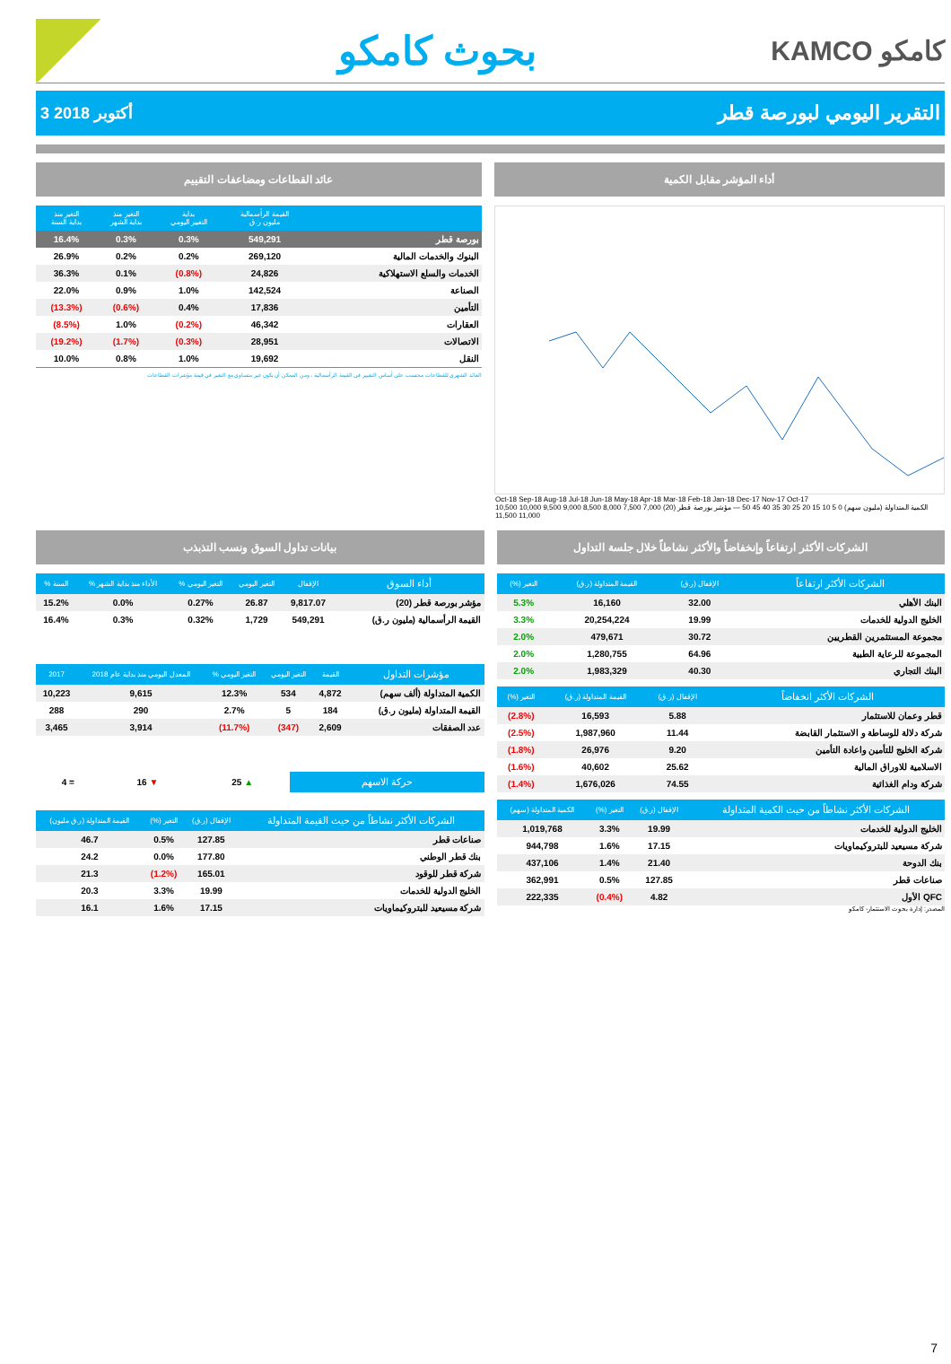بحوث كامكو
KAMCO كامكو
3 أكتوبر 2018 التقرير اليومي لبورصة قطر
أداء المؤشر مقابل الكمية
Oct-18 Sep-18 Aug-18 Jul-18 Jun-18 May-18 Apr-18 Mar-18 Feb-18 Jan-18 Dec-17 Nov-17 Oct-17
الكمية المتداولة (مليون سهم) 0 5 10 15 20 25 30 35 40 45 50 — مؤشر بورصة قطر (20) 7,000 7,500 8,000 8,500 9,000 9,500 10,000 10,500 11,000 11,500
عائد القطاعات ومضاعفات التقييم
| | القيمة الرأسمالية مليون ر.ق | بداية التغيير اليومي | التغير منذ بداية الشهر | التغير منذ بداية السنة |
| --- | --- | --- | --- | --- |
| بورصة قطر | 549,291 | 0.3% | 0.3% | 16.4% |
| البنوك والخدمات المالية | 269,120 | 0.2% | 0.2% | 26.9% |
| الخدمات والسلع الاستهلاكية | 24,826 | (0.8%) | 0.1% | 36.3% |
| الصناعة | 142,524 | 1.0% | 0.9% | 22.0% |
| التأمين | 17,836 | 0.4% | (0.6%) | (13.3%) |
| العقارات | 46,342 | (0.2%) | 1.0% | (8.5%) |
| الاتصالات | 28,951 | (0.3%) | (1.7%) | (19.2%) |
| النقل | 19,692 | 1.0% | 0.8% | 10.0% |
العائد الشهري للقطاعات محتسب على أساس التغيير في القيمة الرأسمالية ، ومن الممكن أن يكون غير متساوي مع التغير في قيمة مؤشرات القطاعات
الشركات الأكثر ارتفاعاً وإنخفاضاً والأكثر نشاطاً خلال جلسة التداول
| الشركات الأكثر ارتفاعاً | الإقفال (ر.ق) | القيمة المتداولة (ر.ق) | التغير (%) |
| --- | --- | --- | --- |
| البنك الأهلي | 32.00 | 16,160 | 5.3% |
| الخليج الدولية للخدمات | 19.99 | 20,254,224 | 3.3% |
| مجموعة المستثمرين القطريين | 30.72 | 479,671 | 2.0% |
| المجموعة للرعاية الطبية | 64.96 | 1,280,755 | 2.0% |
| البنك التجاري | 40.30 | 1,983,329 | 2.0% |
| الشركات الأكثر انخفاضاً | الإقفال (ر.ق) | القيمة المتداولة (ر.ق) | التغير (%) |
| --- | --- | --- | --- |
| قطر وعمان للاستثمار | 5.88 | 16,593 | (2.8%) |
| شركة دلالة للوساطة و الاستثمار القابضة | 11.44 | 1,987,960 | (2.5%) |
| شركة الخليج للتأمين واعادة التأمين | 9.20 | 26,976 | (1.8%) |
| الاسلامية للاوراق المالية | 25.62 | 40,602 | (1.6%) |
| شركة ودام الغذائية | 74.55 | 1,676,026 | (1.4%) |
| الشركات الأكثر نشاطاً من حيث الكمية المتداولة | الإقفال (ر.ق) | التغير (%) | الكمية المتداولة (سهم) |
| --- | --- | --- | --- |
| الخليج الدولية للخدمات | 19.99 | 3.3% | 1,019,768 |
| شركة مسيعيد للبتروكيماويات | 17.15 | 1.6% | 944,798 |
| بنك الدوحة | 21.40 | 1.4% | 437,106 |
| صناعات قطر | 127.85 | 0.5% | 362,991 |
| QFC الأول | 4.82 | (0.4%) | 222,335 |
المصدر: إدارة بحوث الاستثمار- كامكو
بيانات تداول السوق ونسب التذبذب
| أداء السوق | الإقفال | التغير اليومي | التغير اليومي % | الأداء منذ بداية الشهر % | السنة % |
| --- | --- | --- | --- | --- | --- |
| مؤشر بورصة قطر (20) | 9,817.07 | 26.87 | 0.27% | 0.0% | 15.2% |
| القيمة الرأسمالية (مليون ر.ق) | 549,291 | 1,729 | 0.32% | 0.3% | 16.4% |
| مؤشرات التداول | القيمة | التغير اليومي | التغير اليومي % | المعدل اليومي منذ بداية عام 2018 | 2017 |
| --- | --- | --- | --- | --- | --- |
| الكمية المتداولة (ألف سهم) | 4,872 | 534 | 12.3% | 9,615 | 10,223 |
| القيمة المتداولة (مليون ر.ق) | 184 | 5 | 2.7% | 290 | 288 |
| عدد الصفقات | 2,609 | (347) | (11.7%) | 3,914 | 3,465 |
| حركة الاسهم | ▲ 25 | ▼ 16 | = 4 |
| الشركات الأكثر نشاطاً من حيث القيمة المتداولة | الإقفال (ر.ق) | التغير (%) | القيمة المتداولة (ر.ق مليون) |
| --- | --- | --- | --- |
| صناعات قطر | 127.85 | 0.5% | 46.7 |
| بنك قطر الوطني | 177.80 | 0.0% | 24.2 |
| شركة قطر للوقود | 165.01 | (1.2%) | 21.3 |
| الخليج الدولية للخدمات | 19.99 | 3.3% | 20.3 |
| شركة مسيعيد للبتروكيماويات | 17.15 | 1.6% | 16.1 |
7